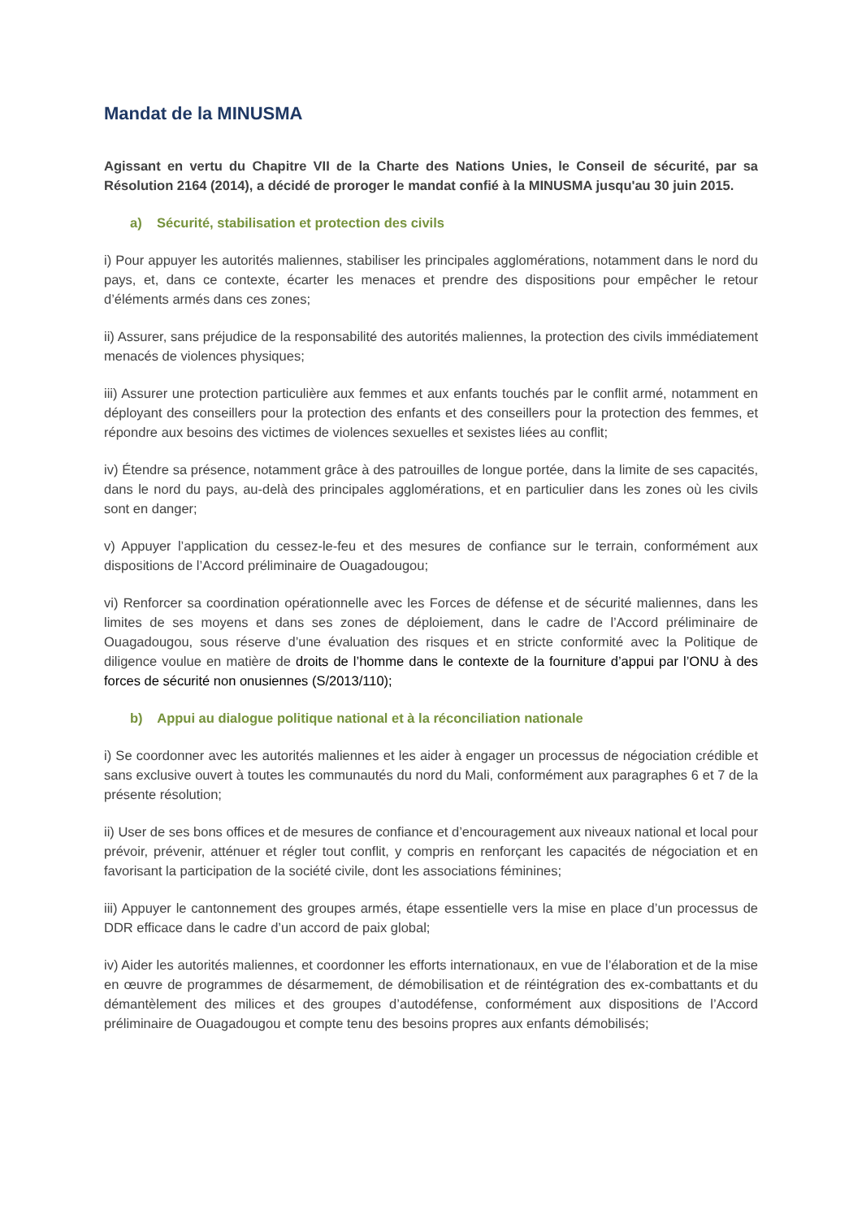Mandat de la MINUSMA
Agissant en vertu du Chapitre VII de la Charte des Nations Unies, le Conseil de sécurité, par sa Résolution 2164 (2014), a décidé de proroger le mandat confié à la MINUSMA jusqu'au 30 juin 2015.
a) Sécurité, stabilisation et protection des civils
i) Pour appuyer les autorités maliennes, stabiliser les principales agglomérations, notamment dans le nord du pays, et, dans ce contexte, écarter les menaces et prendre des dispositions pour empêcher le retour d’éléments armés dans ces zones;
ii) Assurer, sans préjudice de la responsabilité des autorités maliennes, la protection des civils immédiatement menacés de violences physiques;
iii) Assurer une protection particulière aux femmes et aux enfants touchés par le conflit armé, notamment en déployant des conseillers pour la protection des enfants et des conseillers pour la protection des femmes, et répondre aux besoins des victimes de violences sexuelles et sexistes liées au conflit;
iv) Étendre sa présence, notamment grâce à des patrouilles de longue portée, dans la limite de ses capacités, dans le nord du pays, au-delà des principales agglomérations, et en particulier dans les zones où les civils sont en danger;
v) Appuyer l’application du cessez-le-feu et des mesures de confiance sur le terrain, conformément aux dispositions de l’Accord préliminaire de Ouagadougou;
vi) Renforcer sa coordination opérationnelle avec les Forces de défense et de sécurité maliennes, dans les limites de ses moyens et dans ses zones de déploiement, dans le cadre de l’Accord préliminaire de Ouagadougou, sous réserve d’une évaluation des risques et en stricte conformité avec la Politique de diligence voulue en matière de droits de l’homme dans le contexte de la fourniture d’appui par l’ONU à des forces de sécurité non onusiennes (S/2013/110);
b) Appui au dialogue politique national et à la réconciliation nationale
i) Se coordonner avec les autorités maliennes et les aider à engager un processus de négociation crédible et sans exclusive ouvert à toutes les communautés du nord du Mali, conformément aux paragraphes 6 et 7 de la présente résolution;
ii) User de ses bons offices et de mesures de confiance et d’encouragement aux niveaux national et local pour prévoir, prévenir, atténuer et régler tout conflit, y compris en renforçant les capacités de négociation et en favorisant la participation de la société civile, dont les associations féminines;
iii) Appuyer le cantonnement des groupes armés, étape essentielle vers la mise en place d’un processus de DDR efficace dans le cadre d’un accord de paix global;
iv) Aider les autorités maliennes, et coordonner les efforts internationaux, en vue de l’élaboration et de la mise en œuvre de programmes de désarmement, de démobilisation et de réintégration des ex-combattants et du démantèlement des milices et des groupes d’autodéfense, conformément aux dispositions de l’Accord préliminaire de Ouagadougou et compte tenu des besoins propres aux enfants démobilisés;